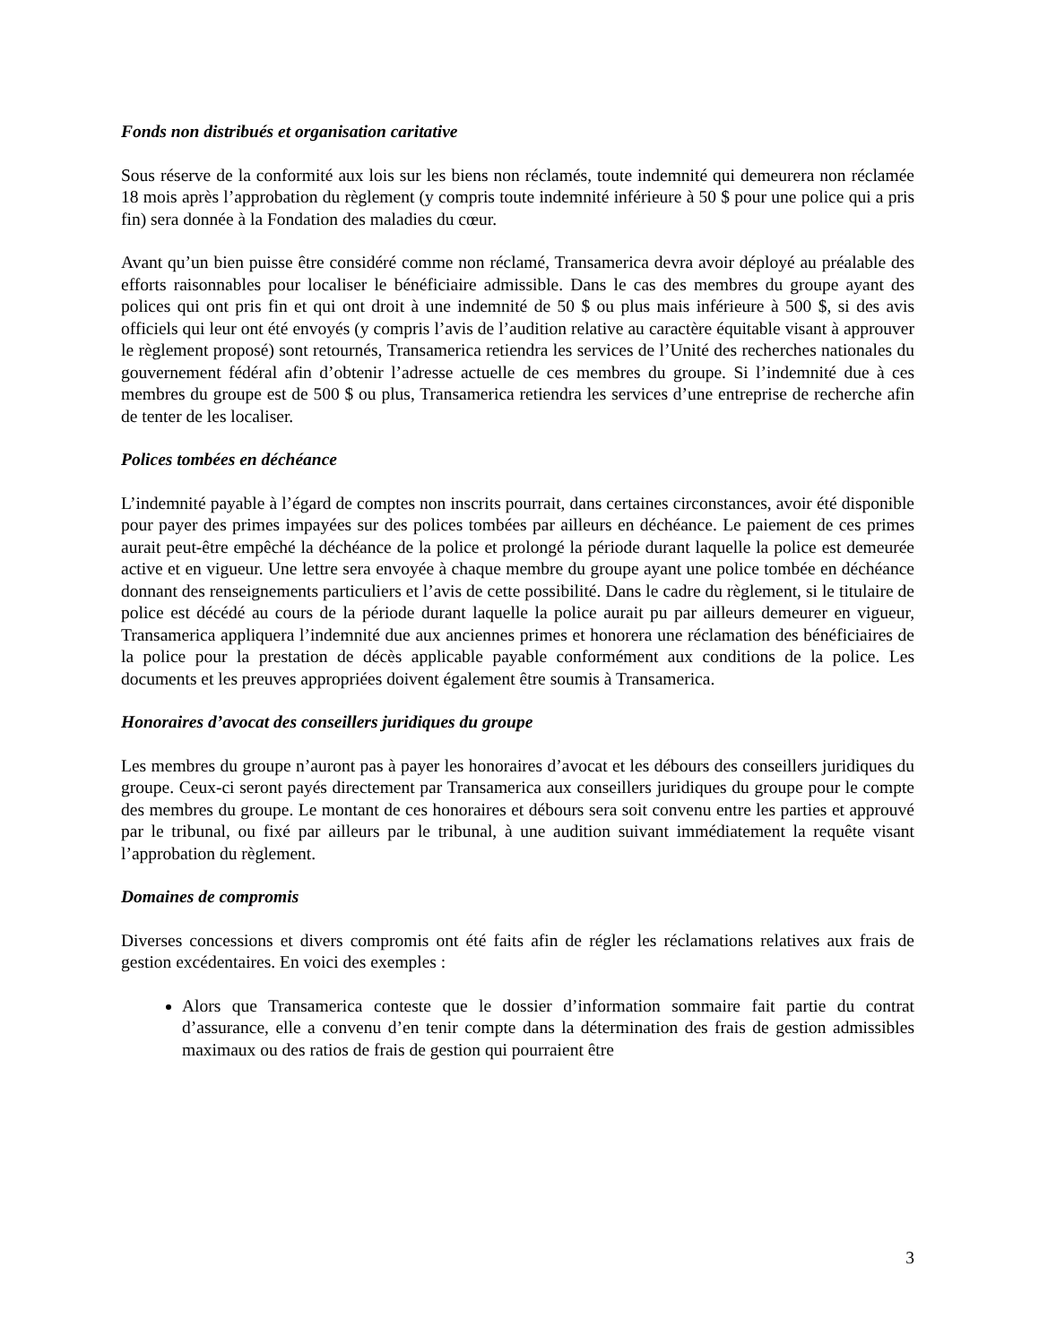Fonds non distribués et organisation caritative
Sous réserve de la conformité aux lois sur les biens non réclamés, toute indemnité qui demeurera non réclamée 18 mois après l’approbation du règlement (y compris toute indemnité inférieure à 50 $ pour une police qui a pris fin) sera donnée à la Fondation des maladies du cœur.
Avant qu’un bien puisse être considéré comme non réclamé, Transamerica devra avoir déployé au préalable des efforts raisonnables pour localiser le bénéficiaire admissible. Dans le cas des membres du groupe ayant des polices qui ont pris fin et qui ont droit à une indemnité de 50 $ ou plus mais inférieure à 500 $, si des avis officiels qui leur ont été envoyés (y compris l’avis de l’audition relative au caractère équitable visant à approuver le règlement proposé) sont retournés, Transamerica retiendra les services de l’Unité des recherches nationales du gouvernement fédéral afin d’obtenir l’adresse actuelle de ces membres du groupe. Si l’indemnité due à ces membres du groupe est de 500 $ ou plus, Transamerica retiendra les services d’une entreprise de recherche afin de tenter de les localiser.
Polices tombées en déchéance
L’indemnité payable à l’égard de comptes non inscrits pourrait, dans certaines circonstances, avoir été disponible pour payer des primes impayées sur des polices tombées par ailleurs en déchéance. Le paiement de ces primes aurait peut-être empêché la déchéance de la police et prolongé la période durant laquelle la police est demeurée active et en vigueur. Une lettre sera envoyée à chaque membre du groupe ayant une police tombée en déchéance donnant des renseignements particuliers et l’avis de cette possibilité. Dans le cadre du règlement, si le titulaire de police est décédé au cours de la période durant laquelle la police aurait pu par ailleurs demeurer en vigueur, Transamerica appliquera l’indemnité due aux anciennes primes et honorera une réclamation des bénéficiaires de la police pour la prestation de décès applicable payable conformément aux conditions de la police. Les documents et les preuves appropriées doivent également être soumis à Transamerica.
Honoraires d’avocat des conseillers juridiques du groupe
Les membres du groupe n’auront pas à payer les honoraires d’avocat et les débours des conseillers juridiques du groupe. Ceux-ci seront payés directement par Transamerica aux conseillers juridiques du groupe pour le compte des membres du groupe. Le montant de ces honoraires et débours sera soit convenu entre les parties et approuvé par le tribunal, ou fixé par ailleurs par le tribunal, à une audition suivant immédiatement la requête visant l’approbation du règlement.
Domaines de compromis
Diverses concessions et divers compromis ont été faits afin de régler les réclamations relatives aux frais de gestion excédentaires. En voici des exemples :
Alors que Transamerica conteste que le dossier d’information sommaire fait partie du contrat d’assurance, elle a convenu d’en tenir compte dans la détermination des frais de gestion admissibles maximaux ou des ratios de frais de gestion qui pourraient être
3